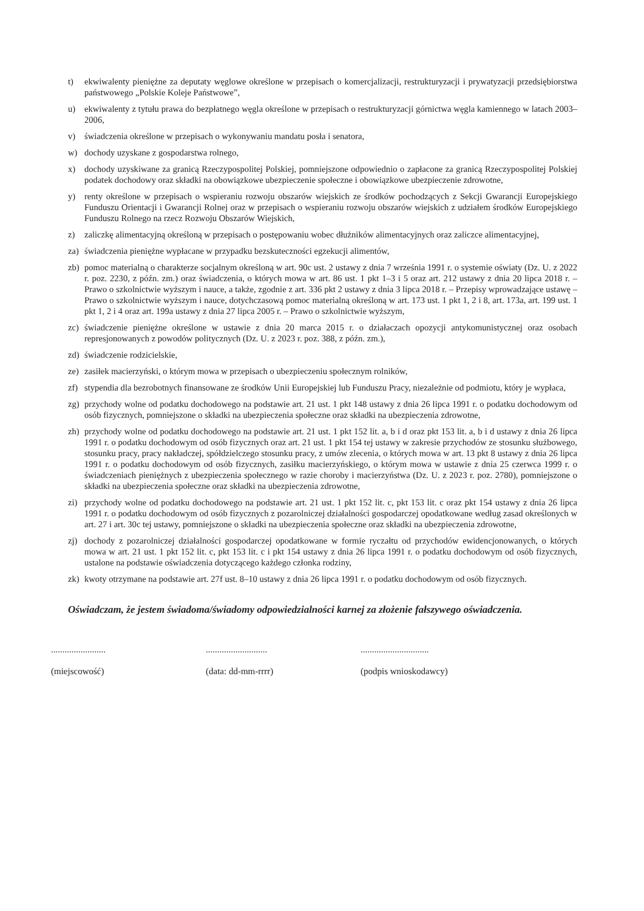t) ekwiwalenty pieniężne za deputaty węglowe określone w przepisach o komercjalizacji, restrukturyzacji i prywatyzacji przedsiębiorstwa państwowego „Polskie Koleje Państwowe”,
u) ekwiwalenty z tytułu prawa do bezpłatnego węgla określone w przepisach o restrukturyzacji górnictwa węgla kamiennego w latach 2003–2006,
v) świadczenia określone w przepisach o wykonywaniu mandatu posła i senatora,
w) dochody uzyskane z gospodarstwa rolnego,
x) dochody uzyskiwane za granicą Rzeczypospolitej Polskiej, pomniejszone odpowiednio o zapłacone za granicą Rzeczypospolitej Polskiej podatek dochodowy oraz składki na obowiązkowe ubezpieczenie społeczne i obowiązkowe ubezpieczenie zdrowotne,
y) renty określone w przepisach o wspieraniu rozwoju obszarów wiejskich ze środków pochodzących z Sekcji Gwarancji Europejskiego Funduszu Orientacji i Gwarancji Rolnej oraz w przepisach o wspieraniu rozwoju obszarów wiejskich z udziałem środków Europejskiego Funduszu Rolnego na rzecz Rozwoju Obszarów Wiejskich,
z) zaliczkę alimentacyjną określoną w przepisach o postępowaniu wobec dłużników alimentacyjnych oraz zaliczce alimentacyjnej,
za) świadczenia pieniężne wypłacane w przypadku bezskuteczności egzekucji alimentów,
zb) pomoc materialną o charakterze socjalnym określoną w art. 90c ust. 2 ustawy z dnia 7 września 1991 r. o systemie oświaty (Dz. U. z 2022 r. poz. 2230, z późn. zm.) oraz świadczenia, o których mowa w art. 86 ust. 1 pkt 1–3 i 5 oraz art. 212 ustawy z dnia 20 lipca 2018 r. – Prawo o szkolnictwie wyższym i nauce, a także, zgodnie z art. 336 pkt 2 ustawy z dnia 3 lipca 2018 r. – Przepisy wprowadzające ustawę – Prawo o szkolnictwie wyższym i nauce, dotychczasową pomoc materialną określoną w art. 173 ust. 1 pkt 1, 2 i 8, art. 173a, art. 199 ust. 1 pkt 1, 2 i 4 oraz art. 199a ustawy z dnia 27 lipca 2005 r. – Prawo o szkolnictwie wyższym,
zc) świadczenie pieniężne określone w ustawie z dnia 20 marca 2015 r. o działaczach opozycji antykomunistycznej oraz osobach represjonowanych z powodów politycznych (Dz. U. z 2023 r. poz. 388, z późn. zm.),
zd) świadczenie rodzicielskie,
ze) zasiłek macierzyński, o którym mowa w przepisach o ubezpieczeniu społecznym rolników,
zf) stypendia dla bezrobotnych finansowane ze środków Unii Europejskiej lub Funduszu Pracy, niezależnie od podmiotu, który je wypłaca,
zg) przychody wolne od podatku dochodowego na podstawie art. 21 ust. 1 pkt 148 ustawy z dnia 26 lipca 1991 r. o podatku dochodowym od osób fizycznych, pomniejszone o składki na ubezpieczenia społeczne oraz składki na ubezpieczenia zdrowotne,
zh) przychody wolne od podatku dochodowego na podstawie art. 21 ust. 1 pkt 152 lit. a, b i d oraz pkt 153 lit. a, b i d ustawy z dnia 26 lipca 1991 r. o podatku dochodowym od osób fizycznych oraz art. 21 ust. 1 pkt 154 tej ustawy w zakresie przychodów ze stosunku służbowego, stosunku pracy, pracy nakładczej, spółdzielczego stosunku pracy, z umów zlecenia, o których mowa w art. 13 pkt 8 ustawy z dnia 26 lipca 1991 r. o podatku dochodowym od osób fizycznych, zasiłku macierzyńskiego, o którym mowa w ustawie z dnia 25 czerwca 1999 r. o świadczeniach pieniężnych z ubezpieczenia społecznego w razie choroby i macierzyństwa (Dz. U. z 2023 r. poz. 2780), pomniejszone o składki na ubezpieczenia społeczne oraz składki na ubezpieczenia zdrowotne,
zi) przychody wolne od podatku dochodowego na podstawie art. 21 ust. 1 pkt 152 lit. c, pkt 153 lit. c oraz pkt 154 ustawy z dnia 26 lipca 1991 r. o podatku dochodowym od osób fizycznych z pozarolniczej działalności gospodarczej opodatkowane według zasad określonych w art. 27 i art. 30c tej ustawy, pomniejszone o składki na ubezpieczenia społeczne oraz składki na ubezpieczenia zdrowotne,
zj) dochody z pozarolniczej działalności gospodarczej opodatkowane w formie ryczałtu od przychodów ewidencjonowanych, o których mowa w art. 21 ust. 1 pkt 152 lit. c, pkt 153 lit. c i pkt 154 ustawy z dnia 26 lipca 1991 r. o podatku dochodowym od osób fizycznych, ustalone na podstawie oświadczenia dotyczącego każdego członka rodziny,
zk) kwoty otrzymane na podstawie art. 27f ust. 8–10 ustawy z dnia 26 lipca 1991 r. o podatku dochodowym od osób fizycznych.
Oświadczam, że jestem świadoma/świadomy odpowiedzialności karnej za złożenie fałszywego oświadczenia.
........................
(miejscowość)
...........................
(data: dd-mm-rrrr)
..............................
(podpis wnioskodawcy)